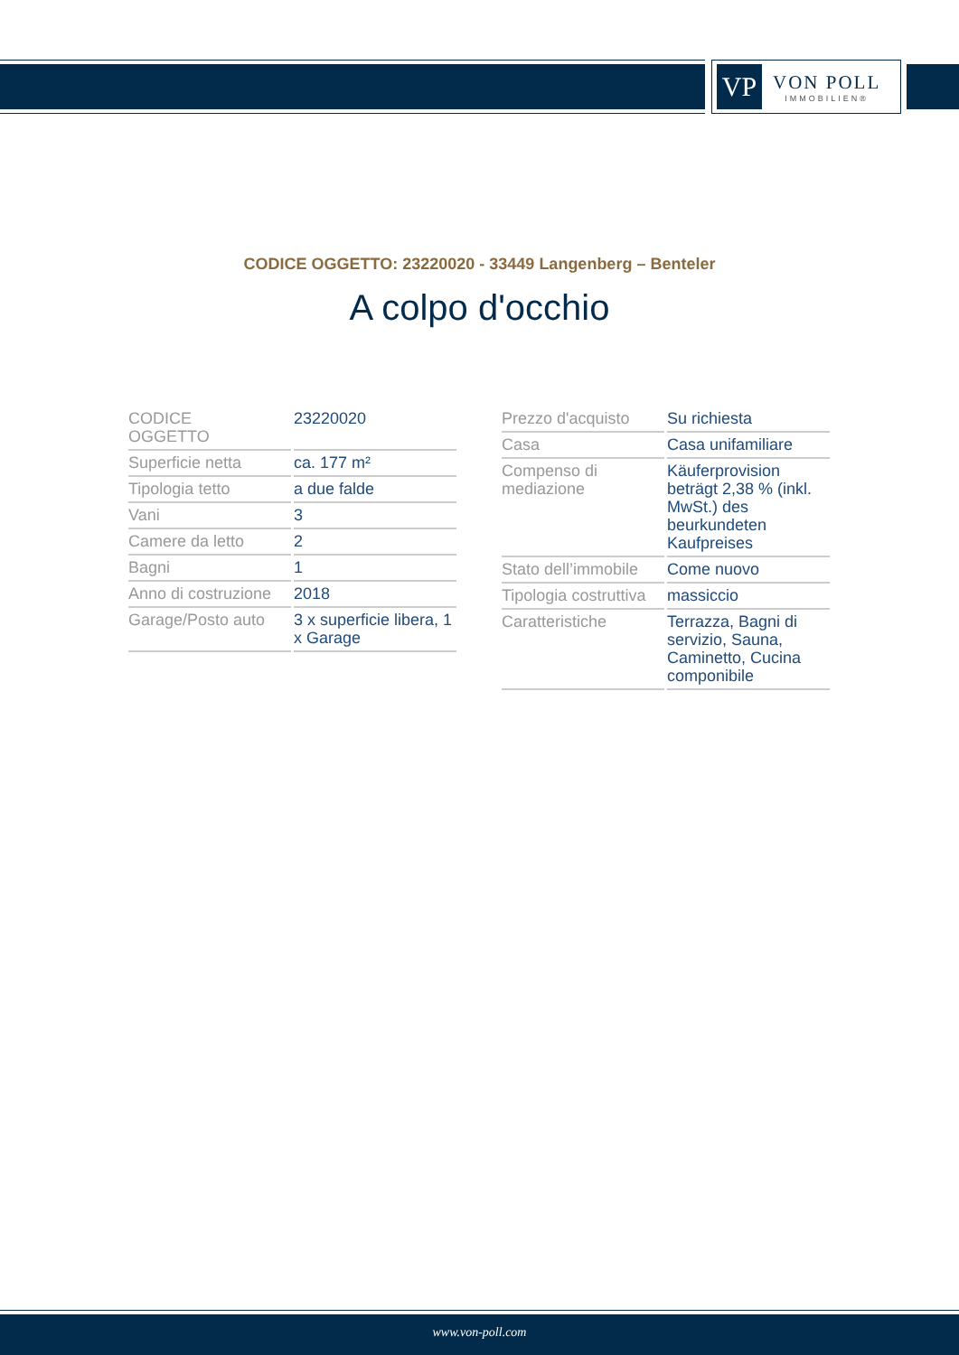VP
VON POLL
IMMOBILIEN®
CODICE OGGETTO: 23220020 - 33449 Langenberg – Benteler
A colpo d'occhio
| CODICE OGGETTO | 23220020 |
| Superficie netta | ca. 177 m² |
| Tipologia tetto | a due falde |
| Vani | 3 |
| Camere da letto | 2 |
| Bagni | 1 |
| Anno di costruzione | 2018 |
| Garage/Posto auto | 3 x superficie libera, 1 x Garage |
| Prezzo d'acquisto | Su richiesta |
| Casa | Casa unifamiliare |
| Compenso di mediazione | Käuferprovision beträgt 2,38 % (inkl. MwSt.) des beurkundeten Kaufpreises |
| Stato dell’immobile | Come nuovo |
| Tipologia costruttiva | massiccio |
| Caratteristiche | Terrazza, Bagni di servizio, Sauna, Caminetto, Cucina componibile |
www.von-poll.com